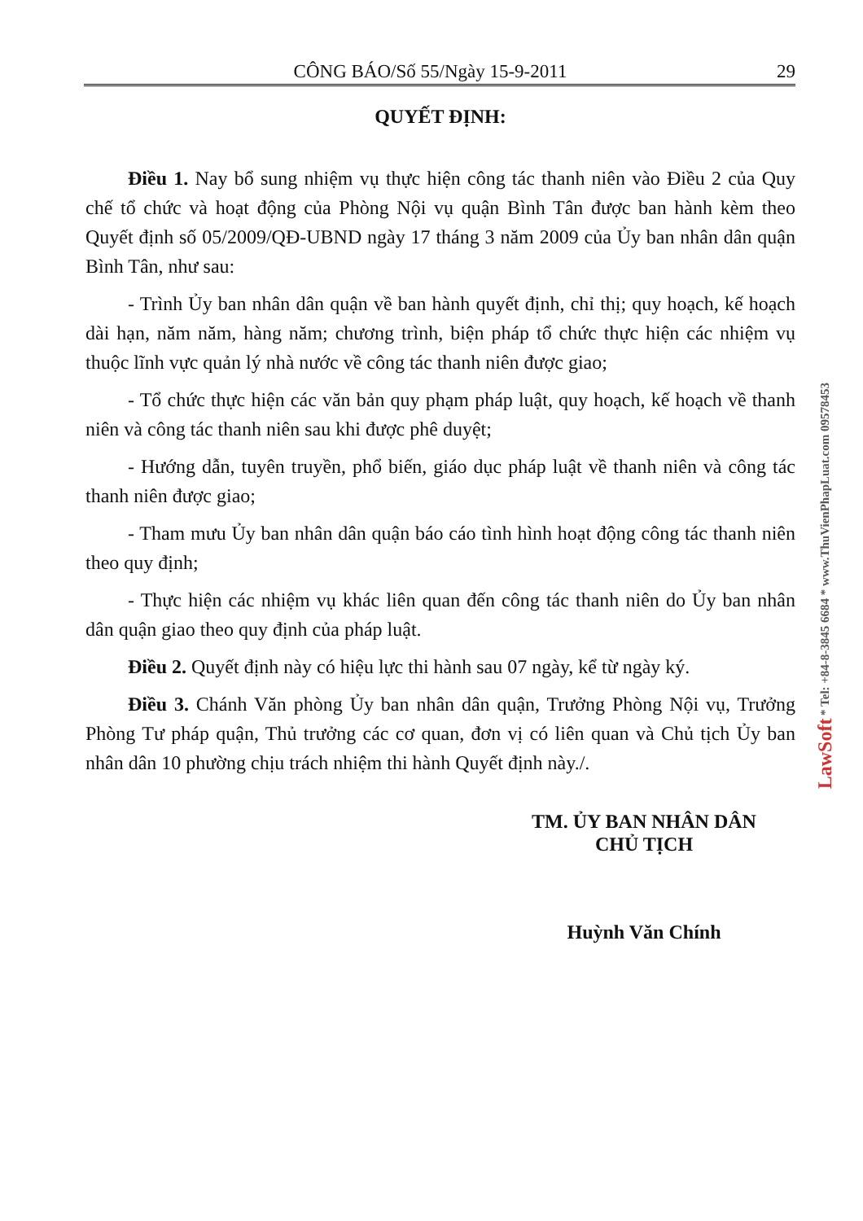CÔNG BÁO/Số 55/Ngày 15-9-2011 29
QUYẾT ĐỊNH:
Điều 1. Nay bổ sung nhiệm vụ thực hiện công tác thanh niên vào Điều 2 của Quy chế tổ chức và hoạt động của Phòng Nội vụ quận Bình Tân được ban hành kèm theo Quyết định số 05/2009/QĐ-UBND ngày 17 tháng 3 năm 2009 của Ủy ban nhân dân quận Bình Tân, như sau:
- Trình Ủy ban nhân dân quận về ban hành quyết định, chỉ thị; quy hoạch, kế hoạch dài hạn, năm năm, hàng năm; chương trình, biện pháp tổ chức thực hiện các nhiệm vụ thuộc lĩnh vực quản lý nhà nước về công tác thanh niên được giao;
- Tổ chức thực hiện các văn bản quy phạm pháp luật, quy hoạch, kế hoạch về thanh niên và công tác thanh niên sau khi được phê duyệt;
- Hướng dẫn, tuyên truyền, phổ biến, giáo dục pháp luật về thanh niên và công tác thanh niên được giao;
- Tham mưu Ủy ban nhân dân quận báo cáo tình hình hoạt động công tác thanh niên theo quy định;
- Thực hiện các nhiệm vụ khác liên quan đến công tác thanh niên do Ủy ban nhân dân quận giao theo quy định của pháp luật.
Điều 2. Quyết định này có hiệu lực thi hành sau 07 ngày, kể từ ngày ký.
Điều 3. Chánh Văn phòng Ủy ban nhân dân quận, Trưởng Phòng Nội vụ, Trưởng Phòng Tư pháp quận, Thủ trưởng các cơ quan, đơn vị có liên quan và Chủ tịch Ủy ban nhân dân 10 phường chịu trách nhiệm thi hành Quyết định này./.
TM. ỦY BAN NHÂN DÂN
CHỦ TỊCH
Huỳnh Văn Chính
LawSoft * Tel: +84-8-3845 6684 * www.ThuVienPhapLuat.com 09578453